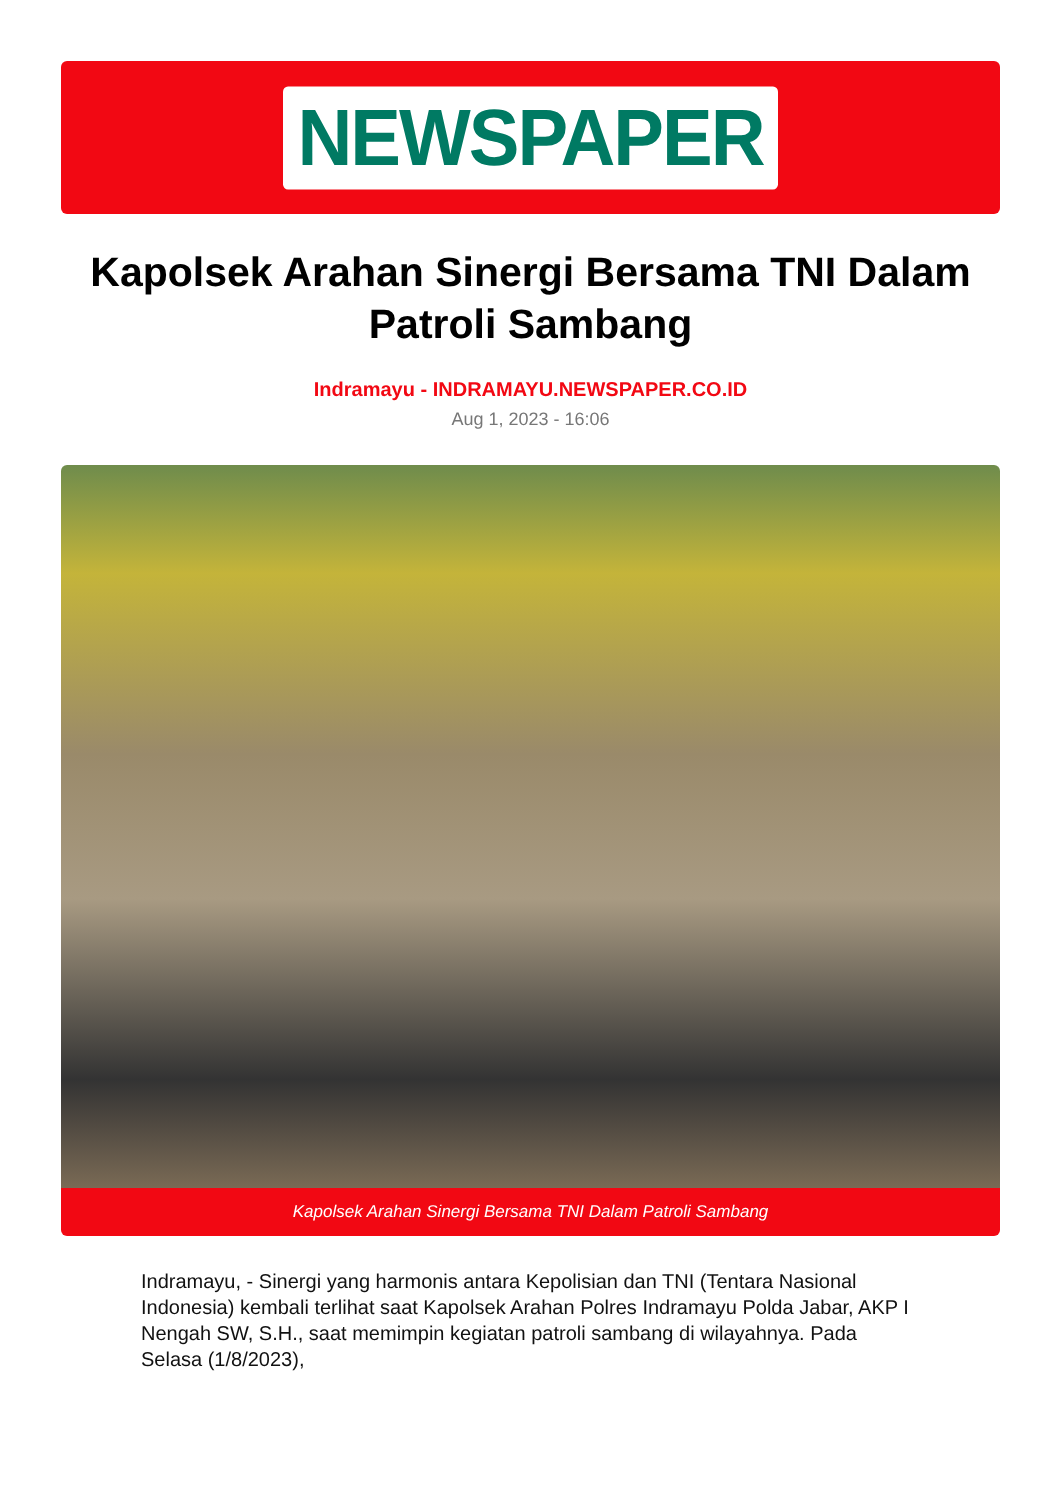NEWSPAPER
Kapolsek Arahan Sinergi Bersama TNI Dalam Patroli Sambang
Indramayu - INDRAMAYU.NEWSPAPER.CO.ID
Aug 1, 2023 - 16:06
Kapolsek Arahan Sinergi Bersama TNI Dalam Patroli Sambang
Indramayu, - Sinergi yang harmonis antara Kepolisian dan TNI (Tentara Nasional Indonesia) kembali terlihat saat Kapolsek Arahan Polres Indramayu Polda Jabar, AKP I Nengah SW, S.H., saat memimpin kegiatan patroli sambang di wilayahnya. Pada Selasa (1/8/2023),